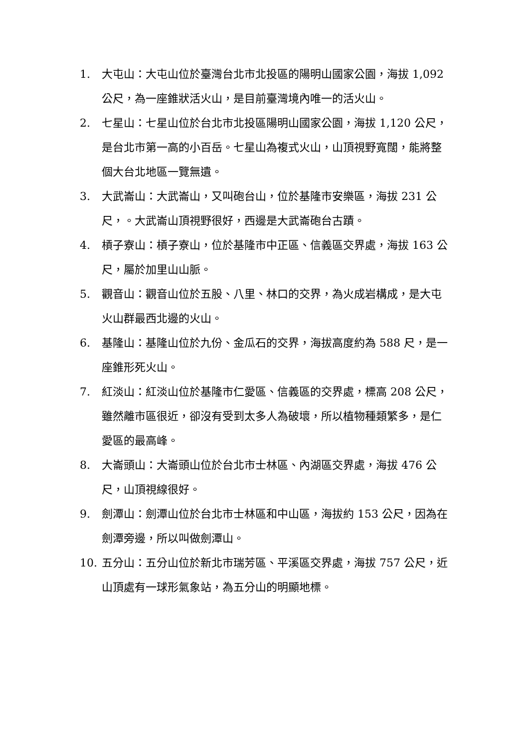1. 大屯山：大屯山位於臺灣台北市北投區的陽明山國家公園，海拔 1,092 公尺，為一座錐狀活火山，是目前臺灣境內唯一的活火山。
2. 七星山：七星山位於台北市北投區陽明山國家公園，海拔 1,120 公尺，是台北市第一高的小百岳。七星山為複式火山，山頂視野寬闊，能將整個大台北地區一覽無遺。
3. 大武崙山：大武崙山，又叫砲台山，位於基隆市安樂區，海拔 231 公尺，。大武崙山頂視野很好，西邊是大武崙砲台古蹟。
4. 槓子寮山：槓子寮山，位於基隆市中正區、信義區交界處，海拔 163 公尺，屬於加里山山脈。
5. 觀音山：觀音山位於五股、八里、林口的交界，為火成岩構成，是大屯火山群最西北邊的火山。
6. 基隆山：基隆山位於九份、金瓜石的交界，海拔高度約為 588 尺，是一座錐形死火山。
7. 紅淡山：紅淡山位於基隆市仁愛區、信義區的交界處，標高 208 公尺，雖然離市區很近，卻沒有受到太多人為破壞，所以植物種類繁多，是仁愛區的最高峰。
8. 大崙頭山：大崙頭山位於台北市士林區、內湖區交界處，海拔 476 公尺，山頂視線很好。
9. 劍潭山：劍潭山位於台北市士林區和中山區，海拔約 153 公尺，因為在劍潭旁邊，所以叫做劍潭山。
10. 五分山：五分山位於新北市瑞芳區、平溪區交界處，海拔 757 公尺，近山頂處有一球形氣象站，為五分山的明顯地標。